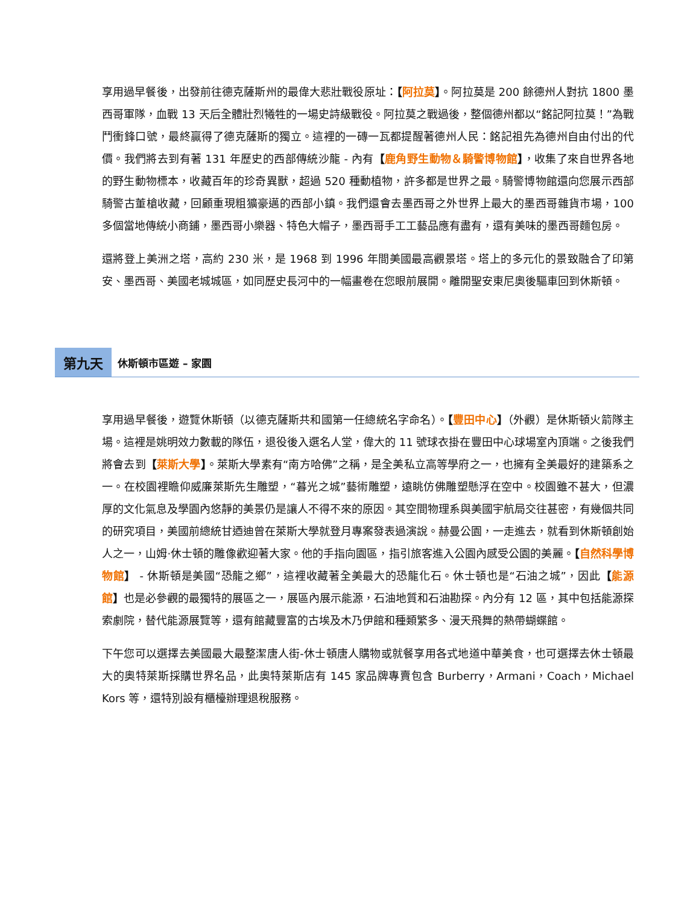享用過早餐後，出發前往德克薩斯州的最偉大悲壯戰役原址：【阿拉莫】。阿拉莫是 200 餘德州人對抗 1800 墨西哥軍隊，血戰 13 天后全體壯烈犧牲的一場史詩級戰役。阿拉莫之戰過後，整個德州都以“銘記阿拉莫！”為戰鬥衝鋒口號，最終贏得了德克薩斯的獨立。這裡的一磚一瓦都提醒著德州人民：銘記祖先為德州自由付出的代價。我們將去到有著 131 年歷史的西部傳統沙龍 - 內有【鹿角野生動物＆騎警博物館】，收集了來自世界各地的野生動物標本，收藏百年的珍奇異獸，超過 520 種動植物，許多都是世界之最。騎警博物館還向您展示西部騎警古董槍收藏，回顧重現粗獷豪邁的西部小鎮。我們還會去墨西哥之外世界上最大的墨西哥雜貨市場，100 多個當地傳統小商鋪，墨西哥小樂器、特色大帽子，墨西哥手工工藝品應有盡有，還有美味的墨西哥麵包房。
還將登上美洲之塔，高約 230 米，是 1968 到 1996 年間美國最高觀景塔。塔上的多元化的景致融合了印第安、墨西哥、美國老城城區，如同歷史長河中的一幅畫卷在您眼前展開。離開聖安東尼奧後驅車回到休斯頓。
第九天 休斯頓市區遊 – 家園
享用過早餐後，遊覽休斯頓（以德克薩斯共和國第一任總統名字命名）。【豐田中心】（外觀）是休斯頓火箭隊主場。這裡是姚明效力數載的隊伍，退役後入選名人堂，偉大的 11 號球衣掛在豐田中心球場室內頂端。之後我們將會去到【萊斯大學】。萊斯大學素有“南方哈佛”之稱，是全美私立高等學府之一，也擁有全美最好的建築系之一。在校園裡瞻仰威廉萊斯先生雕塑，“暮光之城”藝術雕塑，遠眺仿佛雕塑懸浮在空中。校園雖不甚大，但濃厚的文化氣息及學園內悠靜的美景仍是讓人不得不來的原因。其空間物理系與美國宇航局交往甚密，有幾個共同的研究項目，美國前總統甘迺迪曾在萊斯大學就登月專案發表過演說。赫曼公園，一走進去，就看到休斯頓創始人之一，山姆·休士頓的雕像歡迎著大家。他的手指向園區，指引旅客進入公園內感受公園的美麗。【自然科學博物館】 - 休斯頓是美國“恐龍之鄉”，這裡收藏著全美最大的恐龍化石。休士頓也是“石油之城”，因此【能源館】也是必參觀的最獨特的展區之一，展區內展示能源，石油地質和石油勘探。內分有 12 區，其中包括能源探索劇院，替代能源展覽等，還有館藏豐富的古埃及木乃伊館和種類繁多、漫天飛舞的熱帶蝴蝶館。
下午您可以選擇去美國最大最整潔唐人街-休士頓唐人購物或就餐享用各式地道中華美食，也可選擇去休士頓最大的奧特萊斯採購世界名品，此奧特萊斯店有 145 家品牌專賣包含 Burberry，Armani，Coach，Michael Kors 等，還特別設有櫃檯辦理退稅服務。